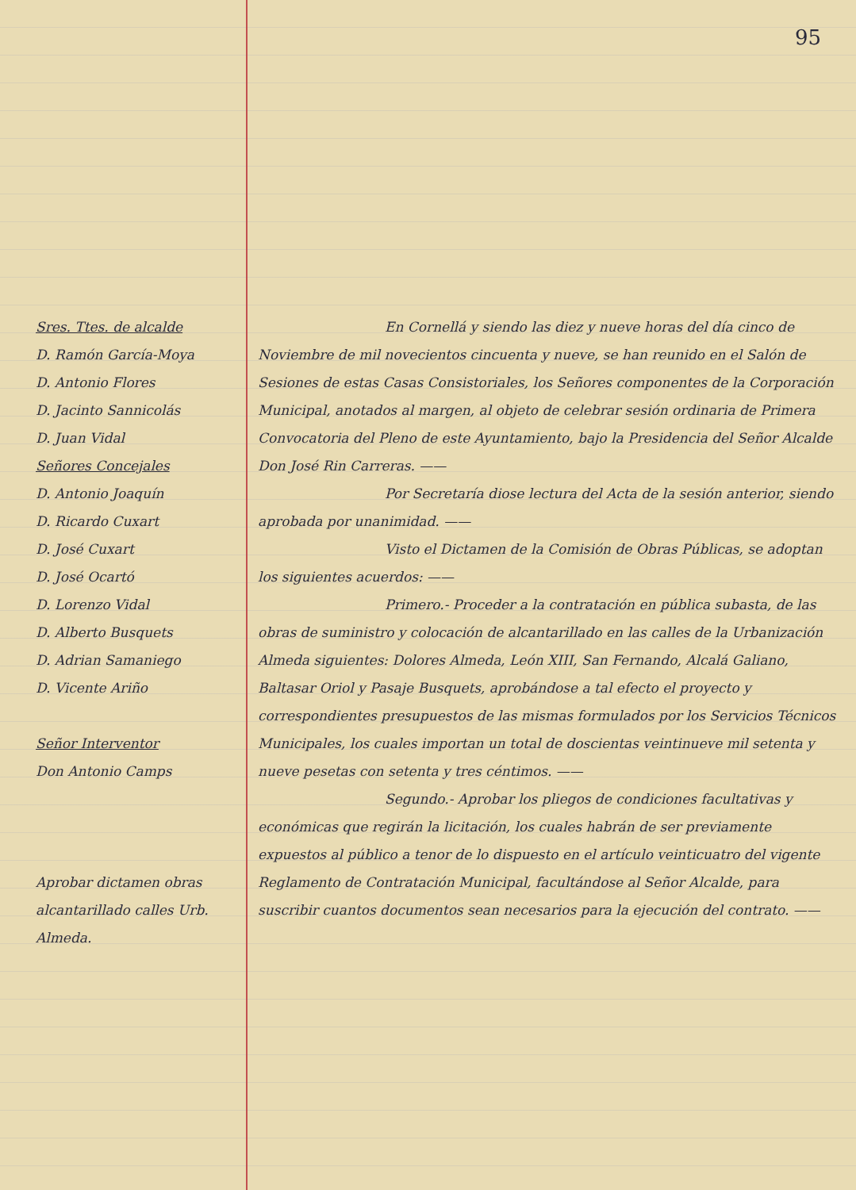Sres. Ttes. de alcalde
D. Ramón García-Moya
D. Antonio Flores
D. Jacinto Sannicolás
D. Juan Vidal
Señores Concejales
D. Antonio Joaquín
D. Ricardo Cuxart
D. José Cuxart
D. José Ocartó
D. Lorenzo Vidal
D. Alberto Busquets
D. Adrian Samaniego
D. Vicente Ariño
Señor Interventor
Don Antonio Camps
Aprobar dictamen obras alcantarillado calles Urb. Almeda.
95
En Cornellá y siendo las diez y nueve horas del día cinco de Noviembre de mil novecientos cincuenta y nueve, se han reunido en el Salón de Sesiones de estas Casas Consistoriales, los Señores componentes de la Corporación Municipal, anotados al margen, al objeto de celebrar sesión ordinaria de Primera Convocatoria del Pleno de este Ayuntamiento, bajo la Presidencia del Señor Alcalde Don José Rin Carreras. ——
Por Secretaría diose lectura del Acta de la sesión anterior, siendo aprobada por unanimidad. ——
Visto el Dictamen de la Comisión de Obras Públicas, se adoptan los siguientes acuerdos: ——
Primero.- Proceder a la contratación en pública subasta, de las obras de suministro y colocación de alcantarillado en las calles de la Urbanización Almeda siguientes: Dolores Almeda, León XIII, San Fernando, Alcalá Galiano, Baltasar Oriol y Pasaje Busquets, aprobándose a tal efecto el proyecto y correspondientes presupuestos de las mismas formulados por los Servicios Técnicos Municipales, los cuales importan un total de doscientas veintinueve mil setenta y nueve pesetas con setenta y tres céntimos. ——
Segundo.- Aprobar los pliegos de condiciones facultativas y económicas que regirán la licitación, los cuales habrán de ser previamente expuestos al público a tenor de lo dispuesto en el artículo veinticuatro del vigente Reglamento de Contratación Municipal, facultándose al Señor Alcalde, para suscribir cuantos documentos sean necesarios para la ejecución del contrato. ——